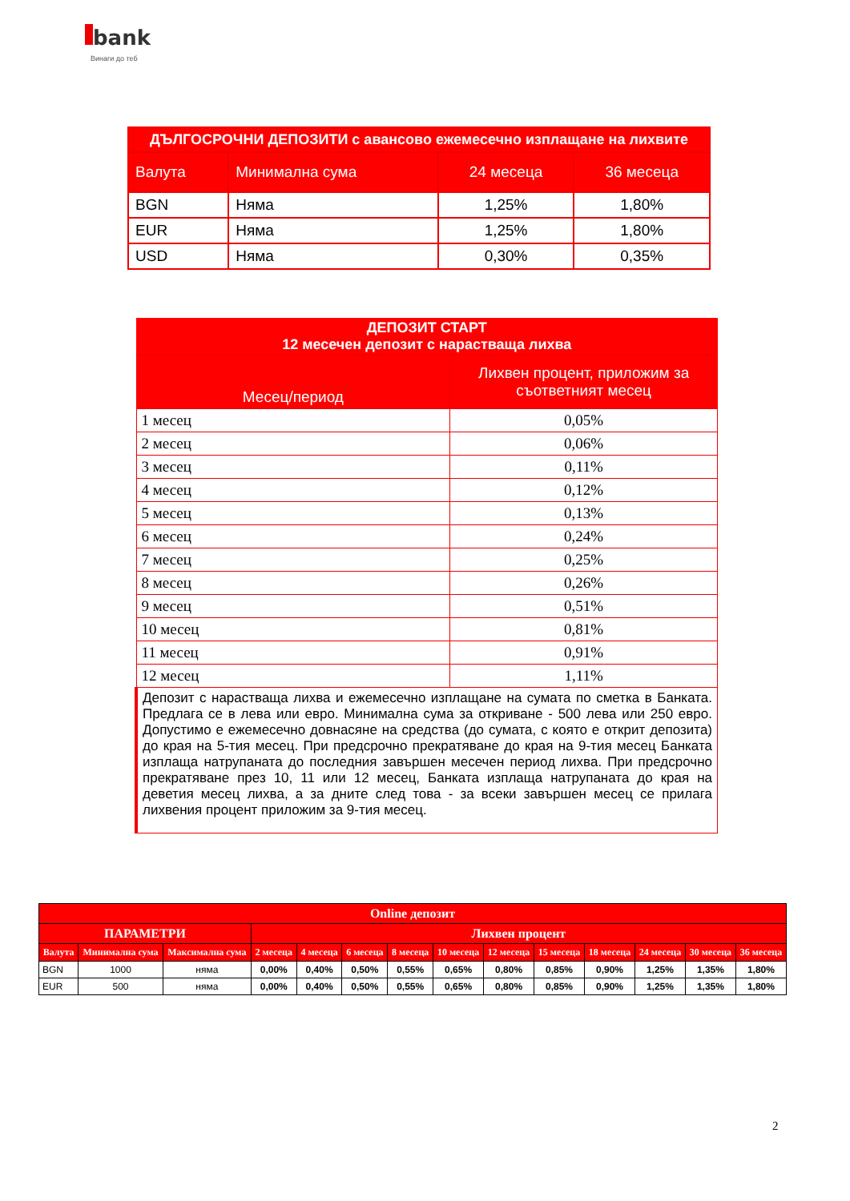bank
Винаги до теб
| ДЪЛГОСРОЧНИ ДЕПОЗИТИ с авансово ежемесечно изплащане на лихвите | | | |
| --- | --- | --- | --- |
| Валута | Минимална сума | 24 месеца | 36 месеца |
| BGN | Няма | 1,25% | 1,80% |
| EUR | Няма | 1,25% | 1,80% |
| USD | Няма | 0,30% | 0,35% |
| ДЕПОЗИТ СТАРТ 12 месечен депозит с нарастваща лихва | |
| --- | --- |
| Месец/период | Лихвен процент, приложим за съответният месец |
| 1 месец | 0,05% |
| 2 месец | 0,06% |
| 3 месец | 0,11% |
| 4 месец | 0,12% |
| 5 месец | 0,13% |
| 6 месец | 0,24% |
| 7 месец | 0,25% |
| 8 месец | 0,26% |
| 9 месец | 0,51% |
| 10 месец | 0,81% |
| 11 месец | 0,91% |
| 12 месец | 1,11% |
| Депозит с нарастваща лихва и ежемесечно изплащане на сумата по сметка в Банката. Предлага се в лева или евро. Минимална сума за откриване - 500 лева или 250 евро. Допустимо е ежемесечно довнасяне на средства (до сумата, с която е открит депозита) до края на 5-тия месец. При предсрочно прекратяване до края на 9-тия месец Банката изплаща натрупаната до последния завършен месечен период лихва. При предсрочно прекратяване през 10, 11 или 12 месец, Банката изплаща натрупаната до края на деветия месец лихва, а за дните след това - за всеки завършен месец се прилага лихвения процент приложим за 9-тия месец. | |
| Online депозит | | | | | | | | | | | | | |
| --- | --- | --- | --- | --- | --- | --- | --- | --- | --- | --- | --- | --- | --- |
| ПАРАМЕТРИ | | | Лихвен процент | | | | | | | | | | |
| Валута | Минимална сума | Максимална сума | 2 месеца | 4 месеца | 6 месеца | 8 месеца | 10 месеца | 12 месеца | 15 месеца | 18 месеца | 24 месеца | 30 месеца | 36 месеца |
| BGN | 1000 | няма | 0,00% | 0,40% | 0,50% | 0,55% | 0,65% | 0,80% | 0,85% | 0,90% | 1,25% | 1,35% | 1,80% |
| EUR | 500 | няма | 0,00% | 0,40% | 0,50% | 0,55% | 0,65% | 0,80% | 0,85% | 0,90% | 1,25% | 1,35% | 1,80% |
2